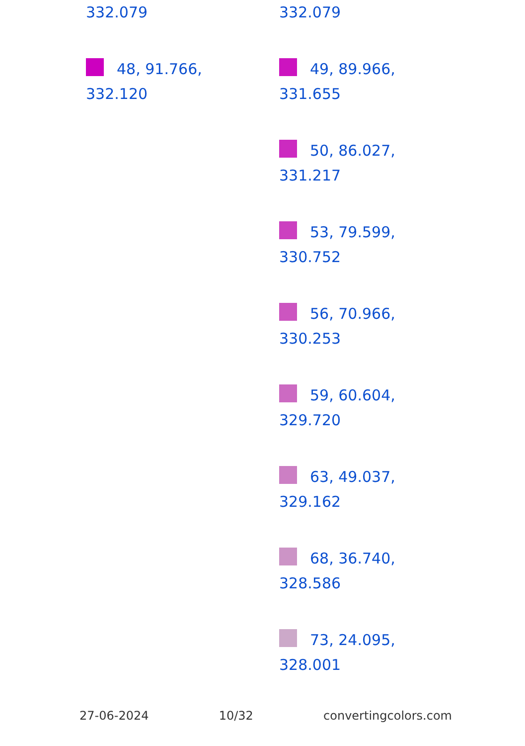332.079
48, 91.766,
332.120
332.079
49, 89.966,
331.655
50, 86.027,
331.217
53, 79.599,
330.752
56, 70.966,
330.253
59, 60.604,
329.720
63, 49.037,
329.162
68, 36.740,
328.586
73, 24.095,
328.001
27-06-2024 10/32 convertingcolors.com